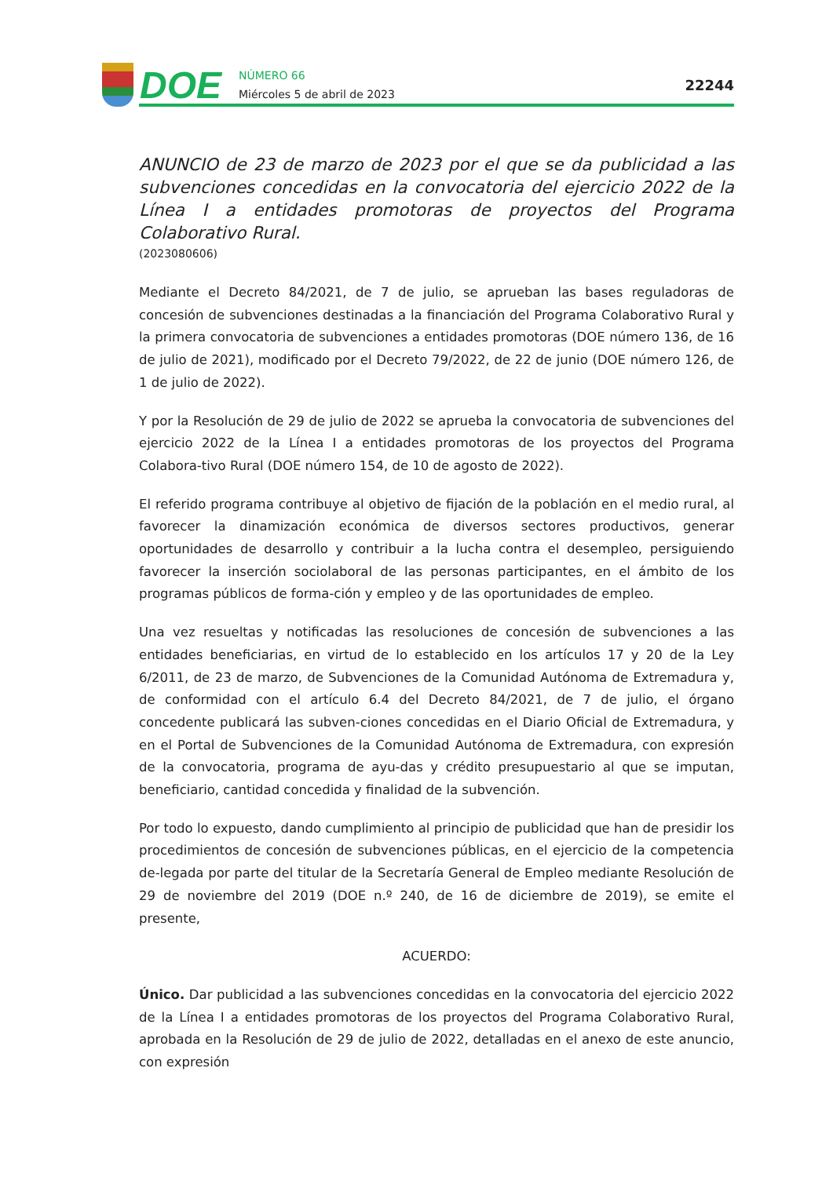DOE
NÚMERO 66
Miércoles 5 de abril de 2023
22244
ANUNCIO de 23 de marzo de 2023 por el que se da publicidad a las subvenciones concedidas en la convocatoria del ejercicio 2022 de la Línea I a entidades promotoras de proyectos del Programa Colaborativo Rural.
(2023080606)
Mediante el Decreto 84/2021, de 7 de julio, se aprueban las bases reguladoras de concesión de subvenciones destinadas a la financiación del Programa Colaborativo Rural y la primera convocatoria de subvenciones a entidades promotoras (DOE número 136, de 16 de julio de 2021), modificado por el Decreto 79/2022, de 22 de junio (DOE número 126, de 1 de julio de 2022).
Y por la Resolución de 29 de julio de 2022 se aprueba la convocatoria de subvenciones del ejercicio 2022 de la Línea I a entidades promotoras de los proyectos del Programa Colabora-tivo Rural (DOE número 154, de 10 de agosto de 2022).
El referido programa contribuye al objetivo de fijación de la población en el medio rural, al favorecer la dinamización económica de diversos sectores productivos, generar oportunidades de desarrollo y contribuir a la lucha contra el desempleo, persiguiendo favorecer la inserción sociolaboral de las personas participantes, en el ámbito de los programas públicos de forma-ción y empleo y de las oportunidades de empleo.
Una vez resueltas y notificadas las resoluciones de concesión de subvenciones a las entidades beneficiarias, en virtud de lo establecido en los artículos 17 y 20 de la Ley 6/2011, de 23 de marzo, de Subvenciones de la Comunidad Autónoma de Extremadura y, de conformidad con el artículo 6.4 del Decreto 84/2021, de 7 de julio, el órgano concedente publicará las subven-ciones concedidas en el Diario Oficial de Extremadura, y en el Portal de Subvenciones de la Comunidad Autónoma de Extremadura, con expresión de la convocatoria, programa de ayu-das y crédito presupuestario al que se imputan, beneficiario, cantidad concedida y finalidad de la subvención.
Por todo lo expuesto, dando cumplimiento al principio de publicidad que han de presidir los procedimientos de concesión de subvenciones públicas, en el ejercicio de la competencia de-legada por parte del titular de la Secretaría General de Empleo mediante Resolución de 29 de noviembre del 2019 (DOE n.º 240, de 16 de diciembre de 2019), se emite el presente,
ACUERDO:
Único. Dar publicidad a las subvenciones concedidas en la convocatoria del ejercicio 2022 de la Línea I a entidades promotoras de los proyectos del Programa Colaborativo Rural, aprobada en la Resolución de 29 de julio de 2022, detalladas en el anexo de este anuncio, con expresión